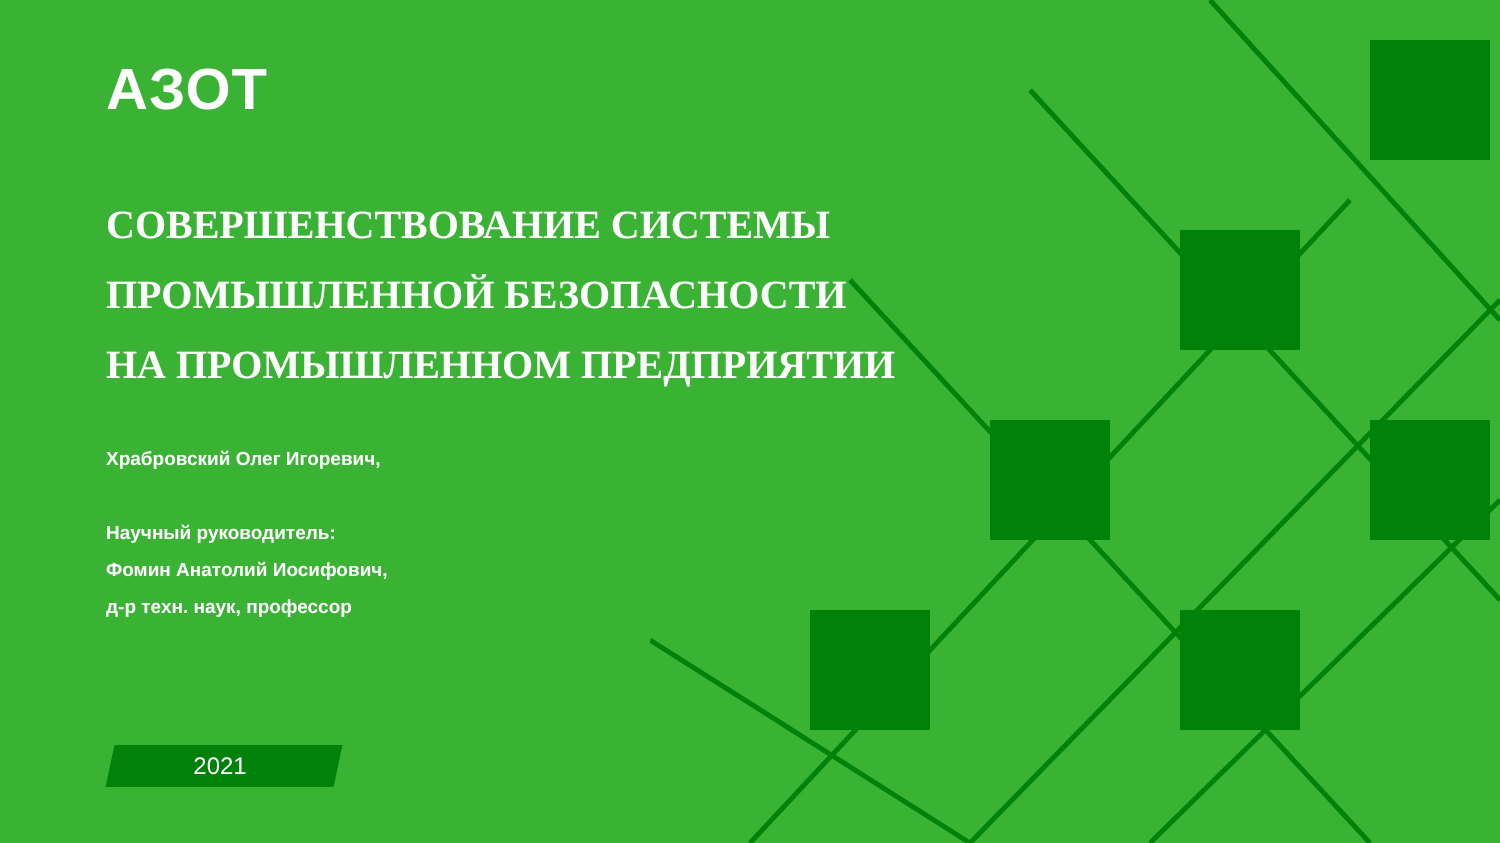АЗОТ
СОВЕРШЕНСТВОВАНИЕ СИСТЕМЫ
ПРОМЫШЛЕННОЙ БЕЗОПАСНОСТИ
НА ПРОМЫШЛЕННОМ ПРЕДПРИЯТИИ
Храбровский Олег Игоревич,
Научный руководитель:
Фомин Анатолий Иосифович,
д-р техн. наук, профессор
2021